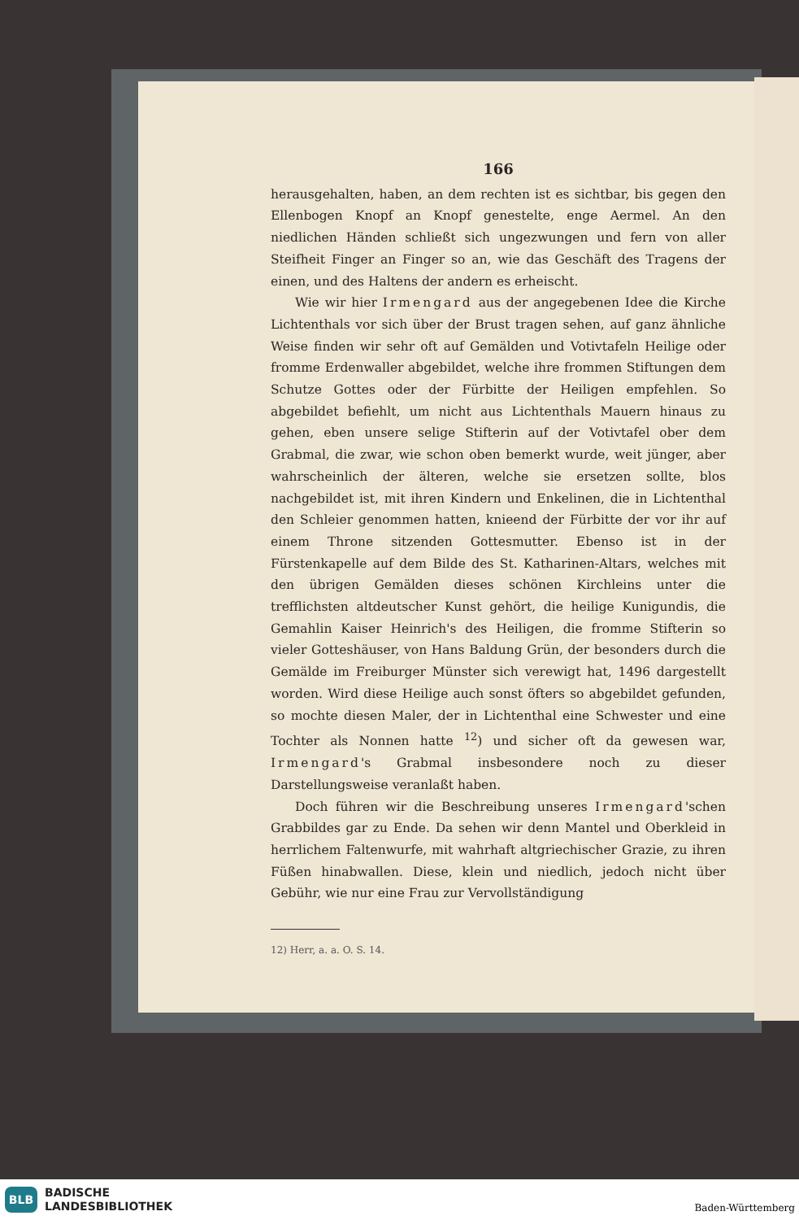166
herausgehalten, haben, an dem rechten ist es sichtbar, bis gegen den Ellenbogen Knopf an Knopf genestelte, enge Aermel. An den niedlichen Händen schließt sich ungezwungen und fern von aller Steifheit Finger an Finger so an, wie das Geschäft des Tragens der einen, und des Haltens der andern es erheischt.
Wie wir hier Irmengard aus der angegebenen Idee die Kirche Lichtenthals vor sich über der Brust tragen sehen, auf ganz ähnliche Weise finden wir sehr oft auf Gemälden und Votivtafeln Heilige oder fromme Erdenwaller abgebildet, welche ihre frommen Stiftungen dem Schutze Gottes oder der Fürbitte der Heiligen empfehlen. So abgebildet befiehlt, um nicht aus Lichtenthals Mauern hinaus zu gehen, eben unsere selige Stifterin auf der Votivtafel ober dem Grabmal, die zwar, wie schon oben bemerkt wurde, weit jünger, aber wahrscheinlich der älteren, welche sie ersetzen sollte, blos nachgebildet ist, mit ihren Kindern und Enkelinen, die in Lichtenthal den Schleier genommen hatten, knieend der Fürbitte der vor ihr auf einem Throne sitzenden Gottesmutter. Ebenso ist in der Fürstenkapelle auf dem Bilde des St. Katharinen-Altars, welches mit den übrigen Gemälden dieses schönen Kirchleins unter die trefflichsten altdeutscher Kunst gehört, die heilige Kunigundis, die Gemahlin Kaiser Heinrich's des Heiligen, die fromme Stifterin so vieler Gotteshäuser, von Hans Baldung Grün, der besonders durch die Gemälde im Freiburger Münster sich verewigt hat, 1496 dargestellt worden. Wird diese Heilige auch sonst öfters so abgebildet gefunden, so mochte diesen Maler, der in Lichtenthal eine Schwester und eine Tochter als Nonnen hatte <sup>12</sup>) und sicher oft da gewesen war, Irmengard's Grabmal insbesondere noch zu dieser Darstellungsweise veranlaßt haben.
Doch führen wir die Beschreibung unseres Irmengard'schen Grabbildes gar zu Ende. Da sehen wir denn Mantel und Oberkleid in herrlichem Faltenwurfe, mit wahrhaft altgriechischer Grazie, zu ihren Füßen hinabwallen. Diese, klein und niedlich, jedoch nicht über Gebühr, wie nur eine Frau zur Vervollständigung
12) Herr, a. a. O. S. 14.
BLB
BADISCHE
LANDESBIBLIOTHEK
Baden-Württemberg